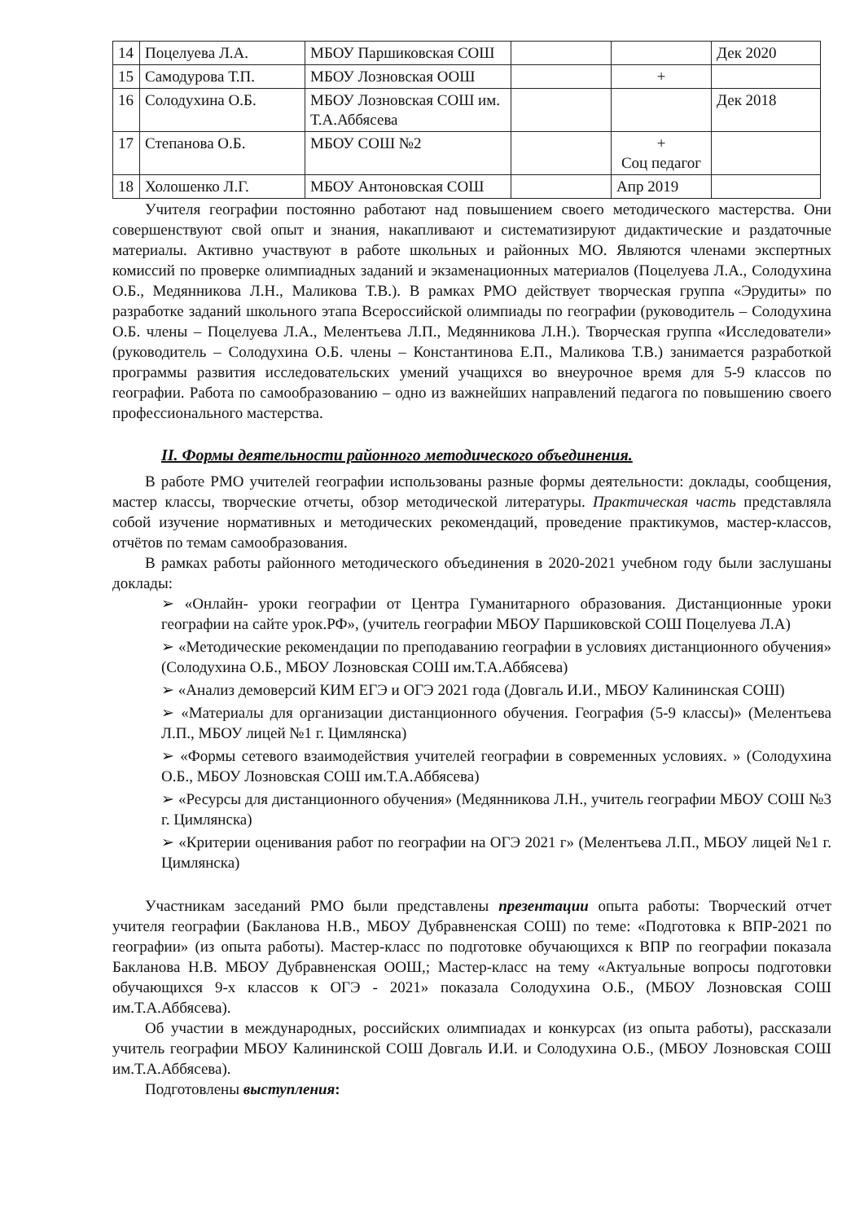| 14 | Поцелуева Л.А. | МБОУ Паршиковская СОШ | | | Дек 2020 |
| 15 | Самодурова Т.П. | МБОУ Лозновская ООШ | | + | |
| 16 | Солодухина О.Б. | МБОУ Лозновская СОШ им. Т.А.Аббясева | | | Дек 2018 |
| 17 | Степанова О.Б. | МБОУ СОШ №2 | | + Соц педагог | |
| 18 | Холошенко Л.Г. | МБОУ Антоновская СОШ | | Апр 2019 | |
Учителя географии постоянно работают над повышением своего методического мастерства. Они совершенствуют свой опыт и знания, накапливают и систематизируют дидактические и раздаточные материалы. Активно участвуют в работе школьных и районных МО. Являются членами экспертных комиссий по проверке олимпиадных заданий и экзаменационных материалов (Поцелуева Л.А., Солодухина О.Б., Медянникова Л.Н., Маликова Т.В.). В рамках РМО действует творческая группа «Эрудиты» по разработке заданий школьного этапа Всероссийской олимпиады по географии (руководитель – Солодухина О.Б. члены – Поцелуева Л.А., Мелентьева Л.П., Медянникова Л.Н.). Творческая группа «Исследователи» (руководитель – Солодухина О.Б. члены – Константинова Е.П., Маликова Т.В.) занимается разработкой программы развития исследовательских умений учащихся во внеурочное время для 5-9 классов по географии. Работа по самообразованию – одно из важнейших направлений педагога по повышению своего профессионального мастерства.
II. Формы деятельности районного методического объединения.
В работе РМО учителей географии использованы разные формы деятельности: доклады, сообщения, мастер классы, творческие отчеты, обзор методической литературы. Практическая часть представляла собой изучение нормативных и методических рекомендаций, проведение практикумов, мастер-классов, отчётов по темам самообразования.
В рамках работы районного методического объединения в 2020-2021 учебном году были заслушаны доклады:
➢ «Онлайн- уроки географии от Центра Гуманитарного образования. Дистанционные уроки географии на сайте урок.РФ», (учитель географии МБОУ Паршиковской СОШ Поцелуева Л.А)
➢ «Методические рекомендации по преподаванию географии в условиях дистанционного обучения» (Солодухина О.Б., МБОУ Лозновская СОШ им.Т.А.Аббясева)
➢ «Анализ демоверсий КИМ ЕГЭ и ОГЭ 2021 года (Довгаль И.И., МБОУ Калининская СОШ)
➢ «Материалы для организации дистанционного обучения. География (5-9 классы)» (Мелентьева Л.П., МБОУ лицей №1 г. Цимлянска)
➢ «Формы сетевого взаимодействия учителей географии в современных условиях. » (Солодухина О.Б., МБОУ Лозновская СОШ им.Т.А.Аббясева)
➢ «Ресурсы для дистанционного обучения» (Медянникова Л.Н., учитель географии МБОУ СОШ №3 г. Цимлянска)
➢ «Критерии оценивания работ по географии на ОГЭ 2021 г» (Мелентьева Л.П., МБОУ лицей №1 г. Цимлянска)
Участникам заседаний РМО были представлены презентации опыта работы: Творческий отчет учителя географии (Бакланова Н.В., МБОУ Дубравненская СОШ) по теме: «Подготовка к ВПР-2021 по географии» (из опыта работы). Мастер-класс по подготовке обучающихся к ВПР по географии показала Бакланова Н.В. МБОУ Дубравненская ООШ,; Мастер-класс на тему «Актуальные вопросы подготовки обучающихся 9-х классов к ОГЭ - 2021» показала Солодухина О.Б., (МБОУ Лозновская СОШ им.Т.А.Аббясева).
Об участии в международных, российских олимпиадах и конкурсах (из опыта работы), рассказали учитель географии МБОУ Калининской СОШ Довгаль И.И. и Солодухина О.Б., (МБОУ Лозновская СОШ им.Т.А.Аббясева).
Подготовлены выступления: